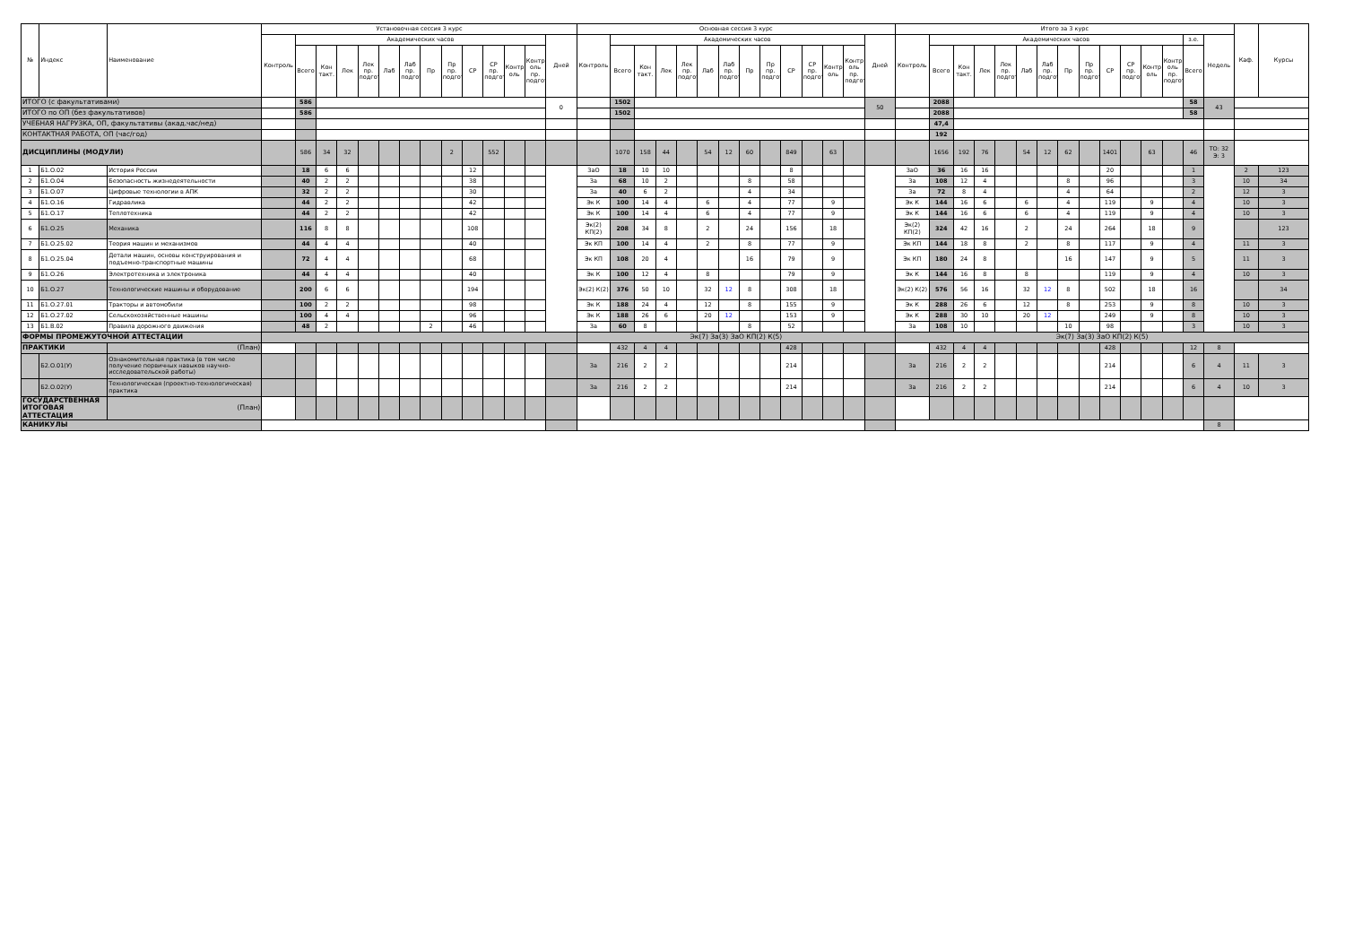| № | Индекс | Наименование | Установочная сессия 3 курс | | | | | | | | | | | | | | Основная сессия 3 курс | | | | | | | | | | | | | | Итого за 3 курс | | | | | | | | | | | | | | | Каф. | Курсы |
| --- | --- | --- | --- | --- | --- | --- | --- | --- | --- | --- | --- | --- | --- | --- | --- | --- | --- | --- | --- | --- | --- | --- | --- | --- | --- | --- | --- | --- | --- | --- | --- | --- | --- | --- | --- | --- | --- | --- | --- | --- | --- | --- | --- | --- | --- | --- | --- |
| | | | Контроль | Академических часов | | | | | | | | | | | | Дней | Контроль | Академических часов | | | | | | | | | | | | Дней | Контроль | Академических часов | | | | | | | | | | | | з.е. | Недель | | |
| | | | | Всего | Кон такт. | Лек | Лек пр. подгот | Лаб | Лаб пр. подгот | Пр | Пр пр. подгот | СР | СР пр. подгот | Контр оль | Контр оль пр. подгот | | | Всего | Кон такт. | Лек | Лек пр. подгот | Лаб | Лаб пр. подгот | Пр | Пр пр. подгот | СР | СР пр. подгот | Контр оль | Контр оль пр. подгот | | | Всего | Кон такт. | Лек | Лек пр. подгот | Лаб | Лаб пр. подгот | Пр | Пр пр. подгот | СР | СР пр. подгот | Контр оль | Контр оль пр. подгот | Всего | | | |
| ИТОГО (с факультативами) | | | | 586 | | | | | | | | | | | | 0 | | 1502 | | | | | | | | | | | | 50 | | 2088 | | | | | | | | | | | | 58 | 43 | | |
| ИТОГО по ОП (без факультативов) | | | | 586 | | | | | | | | | | | | | | 1502 | | | | | | | | | | | | | | 2088 | | | | | | | | | | | | 58 | | | |
| УЧЕБНАЯ НАГРУЗКА, ОП, факультативы (акад.час/нед) | | | | | | | | | | | | | | | | | | | | | | | | | | | | | | | | 47,4 | | | | | | | | | | | | | | | |
| КОНТАКТНАЯ РАБОТА, ОП (час/год) | | | | | | | | | | | | | | | | | | | | | | | | | | | | | | | | 192 | | | | | | | | | | | | | | | |
| ДИСЦИПЛИНЫ (МОДУЛИ) | | | | 586 | 34 | 32 | | | | | 2 | | 552 | | | | | 1070 | 158 | 44 | | 54 | 12 | 60 | | 849 | | 63 | | | | 1656 | 192 | 76 | | 54 | 12 | 62 | | 1401 | | 63 | | 46 | ТО: 32 Э: 3 | | |
| 1 | Б1.О.02 | История России | | 18 | 6 | 6 | | | | | | 12 | | | | | ЗаО | 18 | 10 | 10 | | | | | | 8 | | | | | ЗаО | 36 | 16 | 16 | | | | | | 20 | | | | 1 | | 2 | 123 |
| 2 | Б1.О.04 | Безопасность жизнедеятельности | | 40 | 2 | 2 | | | | | | 38 | | | | | За | 68 | 10 | 2 | | | | 8 | | 58 | | | | | За | 108 | 12 | 4 | | | | 8 | | 96 | | | | 3 | | 10 | 34 |
| 3 | Б1.О.07 | Цифровые технологии в АПК | | 32 | 2 | 2 | | | | | | 30 | | | | | За | 40 | 6 | 2 | | | | 4 | | 34 | | | | | За | 72 | 8 | 4 | | | | 4 | | 64 | | | | 2 | | 12 | 3 |
| 4 | Б1.О.16 | Гидравлика | | 44 | 2 | 2 | | | | | | 42 | | | | | Эк К | 100 | 14 | 4 | | 6 | | 4 | | 77 | | 9 | | | Эк К | 144 | 16 | 6 | | 6 | | 4 | | 119 | | 9 | | 4 | | 10 | 3 |
| 5 | Б1.О.17 | Теплотехника | | 44 | 2 | 2 | | | | | | 42 | | | | | Эк К | 100 | 14 | 4 | | 6 | | 4 | | 77 | | 9 | | | Эк К | 144 | 16 | 6 | | 6 | | 4 | | 119 | | 9 | | 4 | | 10 | 3 |
| 6 | Б1.О.25 | Механика | | 116 | 8 | 8 | | | | | | 108 | | | | | Эк(2) КП(2) | 208 | 34 | 8 | | 2 | | 24 | | 156 | | 18 | | | Эк(2) КП(2) | 324 | 42 | 16 | | 2 | | 24 | | 264 | | 18 | | 9 | | | 123 |
| 7 | Б1.О.25.02 | Теория машин и механизмов | | 44 | 4 | 4 | | | | | | 40 | | | | | Эк КП | 100 | 14 | 4 | | 2 | | 8 | | 77 | | 9 | | | Эк КП | 144 | 18 | 8 | | 2 | | 8 | | 117 | | 9 | | 4 | | 11 | 3 |
| 8 | Б1.О.25.04 | Детали машин, основы конструирования и подъемно-транспортные машины | | 72 | 4 | 4 | | | | | | 68 | | | | | Эк КП | 108 | 20 | 4 | | | | 16 | | 79 | | 9 | | | Эк КП | 180 | 24 | 8 | | | | 16 | | 147 | | 9 | | 5 | | 11 | 3 |
| 9 | Б1.О.26 | Электротехника и электроника | | 44 | 4 | 4 | | | | | | 40 | | | | | Эк К | 100 | 12 | 4 | | 8 | | | | 79 | | 9 | | | Эк К | 144 | 16 | 8 | | 8 | | | | 119 | | 9 | | 4 | | 10 | 3 |
| 10 | Б1.О.27 | Технологические машины и оборудование | | 200 | 6 | 6 | | | | | | 194 | | | | | Эк(2) К(2) | 376 | 50 | 10 | | 32 | 12 | 8 | | 308 | | 18 | | | Эк(2) К(2) | 576 | 56 | 16 | | 32 | 12 | 8 | | 502 | | 18 | | 16 | | | 34 |
| 11 | Б1.О.27.01 | Тракторы и автомобили | | 100 | 2 | 2 | | | | | | 98 | | | | | Эк К | 188 | 24 | 4 | | 12 | | 8 | | 155 | | 9 | | | Эк К | 288 | 26 | 6 | | 12 | | 8 | | 253 | | 9 | | 8 | | 10 | 3 |
| 12 | Б1.О.27.02 | Сельскохозяйственные машины | | 100 | 4 | 4 | | | | | | 96 | | | | | Эк К | 188 | 26 | 6 | | 20 | 12 | | | 153 | | 9 | | | Эк К | 288 | 30 | 10 | | 20 | 12 | | | 249 | | 9 | | 8 | | 10 | 3 |
| 13 | Б1.В.02 | Правила дорожного движения | | 48 | 2 | | | | | 2 | | 46 | | | | | За | 60 | 8 | | | | | 8 | | 52 | | | | | За | 108 | 10 | | | | | 10 | | 98 | | | | 3 | | 10 | 3 |
| ФОРМЫ ПРОМЕЖУТОЧНОЙ АТТЕСТАЦИИ | | | | | | | | | | | | | | | | | Эк(7) За(3) ЗаО КП(2) К(5) | | | | | | | | | | | | | | Эк(7) За(3) ЗаО КП(2) К(5) | | | | | | | | | | | | | | | | |
| ПРАКТИКИ | | (План) | | | | | | | | | | | | | | | | 432 | 4 | 4 | | | | | | 428 | | | | | | 432 | 4 | 4 | | | | | | 428 | | | | 12 | 8 | | |
| | Б2.О.01(У) | Ознакомительная практика (в том числе получение первичных навыков научно-исследовательской работы) | | | | | | | | | | | | | | | За | 216 | 2 | 2 | | | | | | 214 | | | | | За | 216 | 2 | 2 | | | | | | 214 | | | | 6 | 4 | 11 | 3 |
| | Б2.О.02(У) | Технологическая (проектно-технологическая) практика | | | | | | | | | | | | | | | За | 216 | 2 | 2 | | | | | | 214 | | | | | За | 216 | 2 | 2 | | | | | | 214 | | | | 6 | 4 | 10 | 3 |
| ГОСУДАРСТВЕННАЯ ИТОГОВАЯ АТТЕСТАЦИЯ | | (План) | | | | | | | | | | | | | | | | | | | | | | | | | | | | | | | | | | | | | | | | | | | | | |
| КАНИКУЛЫ | | | | | | | | | | | | | | | | | | | | | | | | | | | | | | | | | | | | | | | | | | | | | 8 | | |